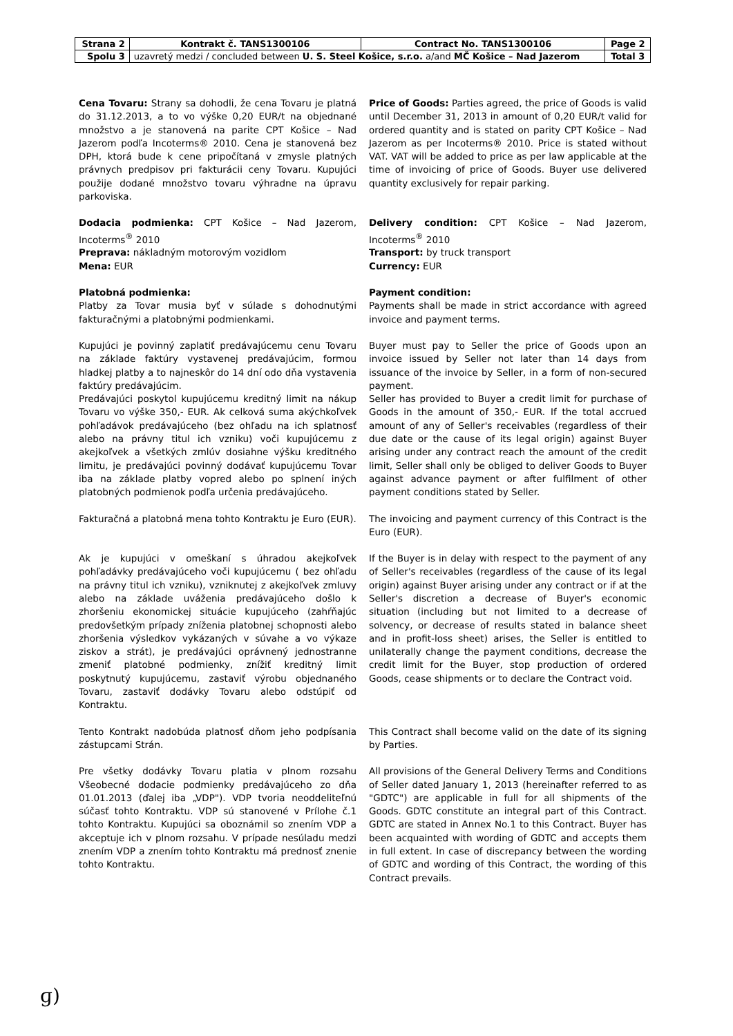| Strana 2 | Kontrakt č. TANS1300106 | Contract No. TANS1300106 | Page 2 |
| Spolu 3 | uzavretý medzi / concluded between U. S. Steel Košice, s.r.o. a/and MČ Košice – Nad Jazerom | | Total 3 |
Cena Tovaru: Strany sa dohodli, že cena Tovaru je platná do 31.12.2013, a to vo výške 0,20 EUR/t na objednané množstvo a je stanovená na parite CPT Košice – Nad Jazerom podľa Incoterms® 2010. Cena je stanovená bez DPH, ktorá bude k cene pripočítaná v zmysle platných právnych predpisov pri fakturácii ceny Tovaru. Kupujúci použije dodané množstvo tovaru výhradne na úpravu parkoviska.
Price of Goods: Parties agreed, the price of Goods is valid until December 31, 2013 in amount of 0,20 EUR/t valid for ordered quantity and is stated on parity CPT Košice – Nad Jazerom as per Incoterms® 2010. Price is stated without VAT. VAT will be added to price as per law applicable at the time of invoicing of price of Goods. Buyer use delivered quantity exclusively for repair parking.
Dodacia podmienka: CPT Košice – Nad Jazerom, Incoterms<sup>®</sup> 2010
Preprava: nákladným motorovým vozidlom
Mena: EUR
Delivery condition: CPT Košice – Nad Jazerom, Incoterms<sup>®</sup> 2010
Transport: by truck transport
Currency: EUR
Platobná podmienka:
Platby za Tovar musia byť v súlade s dohodnutými fakturačnými a platobnými podmienkami.
Payment condition:
Payments shall be made in strict accordance with agreed invoice and payment terms.
Kupujúci je povinný zaplatiť predávajúcemu cenu Tovaru na základe faktúry vystavenej predávajúcim, formou hladkej platby a to najneskôr do 14 dní odo dňa vystavenia faktúry predávajúcim.
Predávajúci poskytol kupujúcemu kreditný limit na nákup Tovaru vo výške 350,- EUR. Ak celková suma akýchkoľvek pohľadávok predávajúceho (bez ohľadu na ich splatnosť alebo na právny titul ich vzniku) voči kupujúcemu z akejkoľvek a všetkých zmlúv dosiahne výšku kreditného limitu, je predávajúci povinný dodávať kupujúcemu Tovar iba na základe platby vopred alebo po splnení iných platobných podmienok podľa určenia predávajúceho.
Buyer must pay to Seller the price of Goods upon an invoice issued by Seller not later than 14 days from issuance of the invoice by Seller, in a form of non-secured payment.
Seller has provided to Buyer a credit limit for purchase of Goods in the amount of 350,- EUR. If the total accrued amount of any of Seller's receivables (regardless of their due date or the cause of its legal origin) against Buyer arising under any contract reach the amount of the credit limit, Seller shall only be obliged to deliver Goods to Buyer against advance payment or after fulfilment of other payment conditions stated by Seller.
Fakturačná a platobná mena tohto Kontraktu je Euro (EUR).
The invoicing and payment currency of this Contract is the Euro (EUR).
Ak je kupujúci v omeškaní s úhradou akejkoľvek pohľadávky predávajúceho voči kupujúcemu ( bez ohľadu na právny titul ich vzniku), vzniknutej z akejkoľvek zmluvy alebo na základe uváženia predávajúceho došlo k zhoršeniu ekonomickej situácie kupujúceho (zahŕňajúc predovšetkým prípady zníženia platobnej schopnosti alebo zhoršenia výsledkov vykázaných v súvahe a vo výkaze ziskov a strát), je predávajúci oprávnený jednostranne zmeniť platobné podmienky, znížiť kreditný limit poskytnutý kupujúcemu, zastaviť výrobu objednaného Tovaru, zastaviť dodávky Tovaru alebo odstúpiť od Kontraktu.
If the Buyer is in delay with respect to the payment of any of Seller's receivables (regardless of the cause of its legal origin) against Buyer arising under any contract or if at the Seller's discretion a decrease of Buyer's economic situation (including but not limited to a decrease of solvency, or decrease of results stated in balance sheet and in profit-loss sheet) arises, the Seller is entitled to unilaterally change the payment conditions, decrease the credit limit for the Buyer, stop production of ordered Goods, cease shipments or to declare the Contract void.
Tento Kontrakt nadobúda platnosť dňom jeho podpísania zástupcami Strán.
This Contract shall become valid on the date of its signing by Parties.
Pre všetky dodávky Tovaru platia v plnom rozsahu Všeobecné dodacie podmienky predávajúceho zo dňa 01.01.2013 (ďalej iba „VDP"). VDP tvoria neoddeliteľnú súčasť tohto Kontraktu. VDP sú stanovené v Prílohe č.1 tohto Kontraktu. Kupujúci sa oboznámil so znením VDP a akceptuje ich v plnom rozsahu. V prípade nesúladu medzi znením VDP a znením tohto Kontraktu má prednosť znenie tohto Kontraktu.
All provisions of the General Delivery Terms and Conditions of Seller dated January 1, 2013 (hereinafter referred to as "GDTC") are applicable in full for all shipments of the Goods. GDTC constitute an integral part of this Contract. GDTC are stated in Annex No.1 to this Contract. Buyer has been acquainted with wording of GDTC and accepts them in full extent. In case of discrepancy between the wording of GDTC and wording of this Contract, the wording of this Contract prevails.
ɡ)